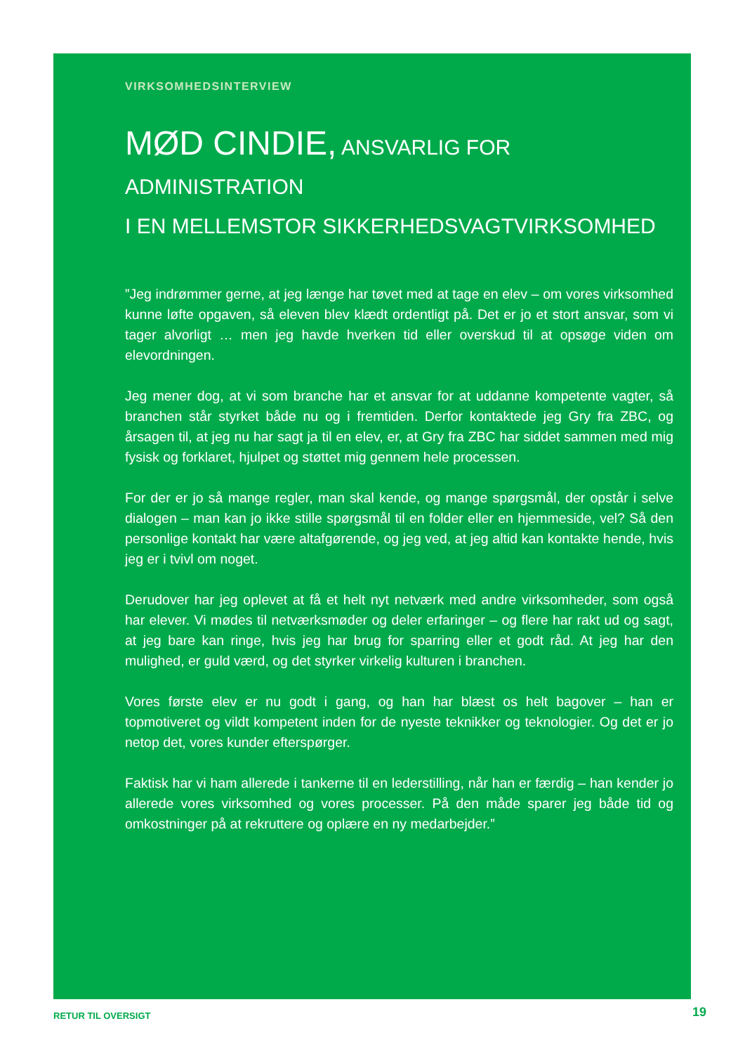VIRKSOMHEDSINTERVIEW
MØD CINDIE, ANSVARLIG FOR ADMINISTRATION
I EN MELLEMSTOR SIKKERHEDSVAGTVIRKSOMHED
”Jeg indrømmer gerne, at jeg længe har tøvet med at tage en elev – om vores virksomhed kunne løfte opgaven, så eleven blev klædt ordentligt på. Det er jo et stort ansvar, som vi tager alvorligt … men jeg havde hverken tid eller overskud til at opsøge viden om elevordningen.
Jeg mener dog, at vi som branche har et ansvar for at uddanne kompetente vagter, så branchen står styrket både nu og i fremtiden. Derfor kontaktede jeg Gry fra ZBC, og årsagen til, at jeg nu har sagt ja til en elev, er, at Gry fra ZBC har siddet sammen med mig fysisk og forklaret, hjulpet og støttet mig gennem hele processen.
For der er jo så mange regler, man skal kende, og mange spørgsmål, der opstår i selve dialogen – man kan jo ikke stille spørgsmål til en folder eller en hjemmeside, vel? Så den personlige kontakt har være altafgørende, og jeg ved, at jeg altid kan kontakte hende, hvis jeg er i tvivl om noget.
Derudover har jeg oplevet at få et helt nyt netværk med andre virksomheder, som også har elever. Vi mødes til netværksmøder og deler erfaringer – og flere har rakt ud og sagt, at jeg bare kan ringe, hvis jeg har brug for sparring eller et godt råd. At jeg har den mulighed, er guld værd, og det styrker virkelig kulturen i branchen.
Vores første elev er nu godt i gang, og han har blæst os helt bagover – han er topmotiveret og vildt kompetent inden for de nyeste teknikker og teknologier. Og det er jo netop det, vores kunder efterspørger.
Faktisk har vi ham allerede i tankerne til en lederstilling, når han er færdig – han kender jo allerede vores virksomhed og vores processer. På den måde sparer jeg både tid og omkostninger på at rekruttere og oplære en ny medarbejder.”
RETUR TIL OVERSIGT 19